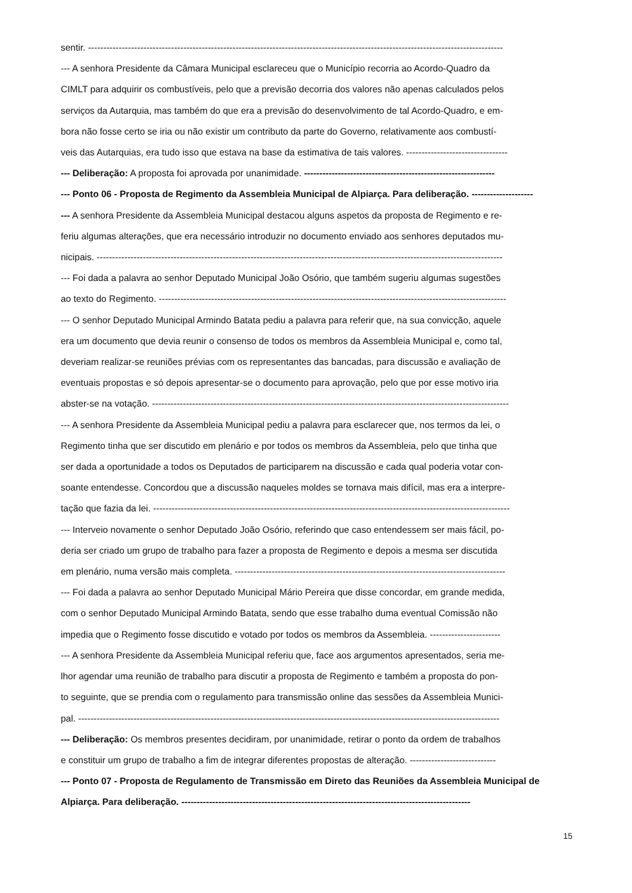sentir. ---------------------------------------------------------------------------------------------------------------------------------------
--- A senhora Presidente da Câmara Municipal esclareceu que o Município recorria ao Acordo-Quadro da
CIMLT para adquirir os combustíveis, pelo que a previsão decorria dos valores não apenas calculados pelos
serviços da Autarquia, mas também do que era a previsão do desenvolvimento de tal Acordo-Quadro, e em-
bora não fosse certo se iria ou não existir um contributo da parte do Governo, relativamente aos combustí-
veis das Autarquias, era tudo isso que estava na base da estimativa de tais valores. ---------------------------------
--- Deliberação: A proposta foi aprovada por unanimidade. --------------------------------------------------------------
--- Ponto 06 - Proposta de Regimento da Assembleia Municipal de Alpiarça. Para deliberação. --------------------
--- A senhora Presidente da Assembleia Municipal destacou alguns aspetos da proposta de Regimento e re-
feriu algumas alterações, que era necessário introduzir no documento enviado aos senhores deputados mu-
nicipais. ------------------------------------------------------------------------------------------------------------------------------------
--- Foi dada a palavra ao senhor Deputado Municipal João Osório, que também sugeriu algumas sugestões
ao texto do Regimento. -----------------------------------------------------------------------------------------------------------------
--- O senhor Deputado Municipal Armindo Batata pediu a palavra para referir que, na sua convicção, aquele
era um documento que devia reunir o consenso de todos os membros da Assembleia Municipal e, como tal,
deveriam realizar-se reuniões prévias com os representantes das bancadas, para discussão e avaliação de
eventuais propostas e só depois apresentar-se o documento para aprovação, pelo que por esse motivo iria
abster-se na votação. --------------------------------------------------------------------------------------------------------------------
--- A senhora Presidente da Assembleia Municipal pediu a palavra para esclarecer que, nos termos da lei, o
Regimento tinha que ser discutido em plenário e por todos os membros da Assembleia, pelo que tinha que
ser dada a oportunidade a todos os Deputados de participarem na discussão e cada qual poderia votar con-
soante entendesse. Concordou que a discussão naqueles moldes se tornava mais difícil, mas era a interpre-
tação que fazia da lei. --------------------------------------------------------------------------------------------------------------------
--- Interveio novamente o senhor Deputado João Osório, referindo que caso entendessem ser mais fácil, po-
deria ser criado um grupo de trabalho para fazer a proposta de Regimento e depois a mesma ser discutida
em plenário, numa versão mais completa. ----------------------------------------------------------------------------------------
--- Foi dada a palavra ao senhor Deputado Municipal Mário Pereira que disse concordar, em grande medida,
com o senhor Deputado Municipal Armindo Batata, sendo que esse trabalho duma eventual Comissão não
impedia que o Regimento fosse discutido e votado por todos os membros da Assembleia. -----------------------
--- A senhora Presidente da Assembleia Municipal referiu que, face aos argumentos apresentados, seria me-
lhor agendar uma reunião de trabalho para discutir a proposta de Regimento e também a proposta do pon-
to seguinte, que se prendia com o regulamento para transmissão online das sessões da Assembleia Munici-
pal. -----------------------------------------------------------------------------------------------------------------------------------------
--- Deliberação: Os membros presentes decidiram, por unanimidade, retirar o ponto da ordem de trabalhos
e constituir um grupo de trabalho a fim de integrar diferentes propostas de alteração. ----------------------------
--- Ponto 07 - Proposta de Regulamento de Transmissão em Direto das Reuniões da Assembleia Municipal de
Alpiarça. Para deliberação. ----------------------------------------------------------------------------------------------
15